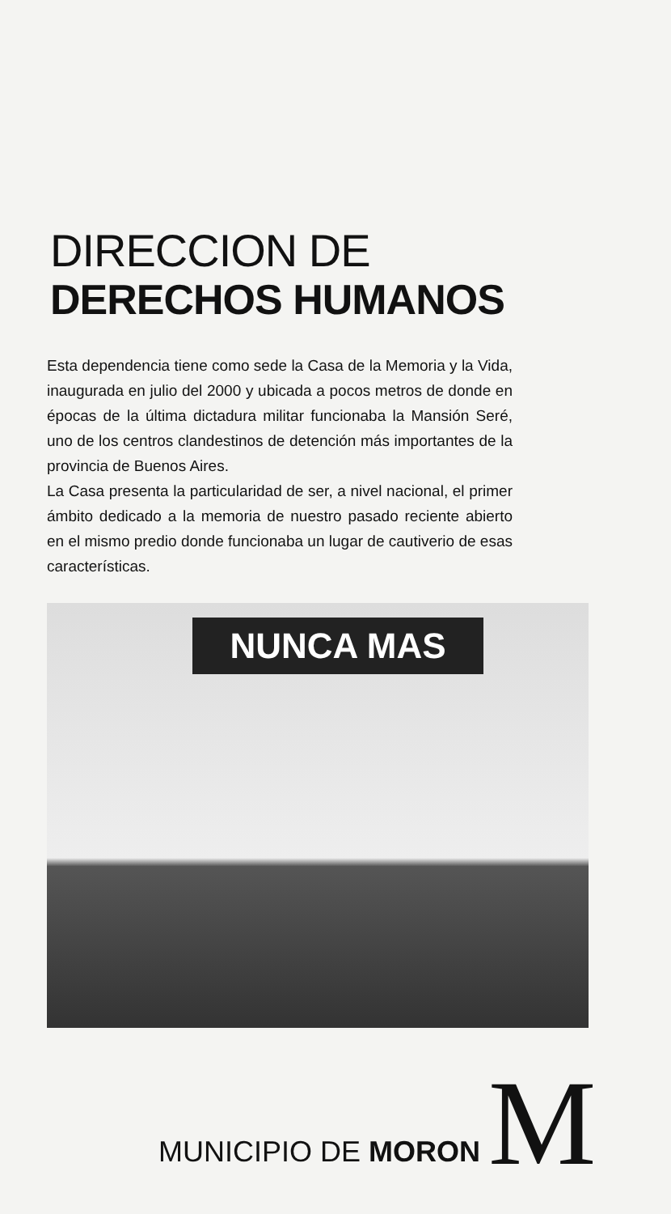DIRECCION DE
DERECHOS HUMANOS
Esta dependencia tiene como sede la Casa de la Memoria y la Vida, inaugurada en julio del 2000 y ubicada a pocos metros de donde en épocas de la última dictadura militar funcionaba la Mansión Seré, uno de los centros clandestinos de detención más importantes de la provincia de Buenos Aires.
La Casa presenta la particularidad de ser, a nivel nacional, el primer ámbito dedicado a la memoria de nuestro pasado reciente abierto en el mismo predio donde funcionaba un lugar de cautiverio de esas características.
NUNCA MAS
MUNICIPIO DE MORON
M